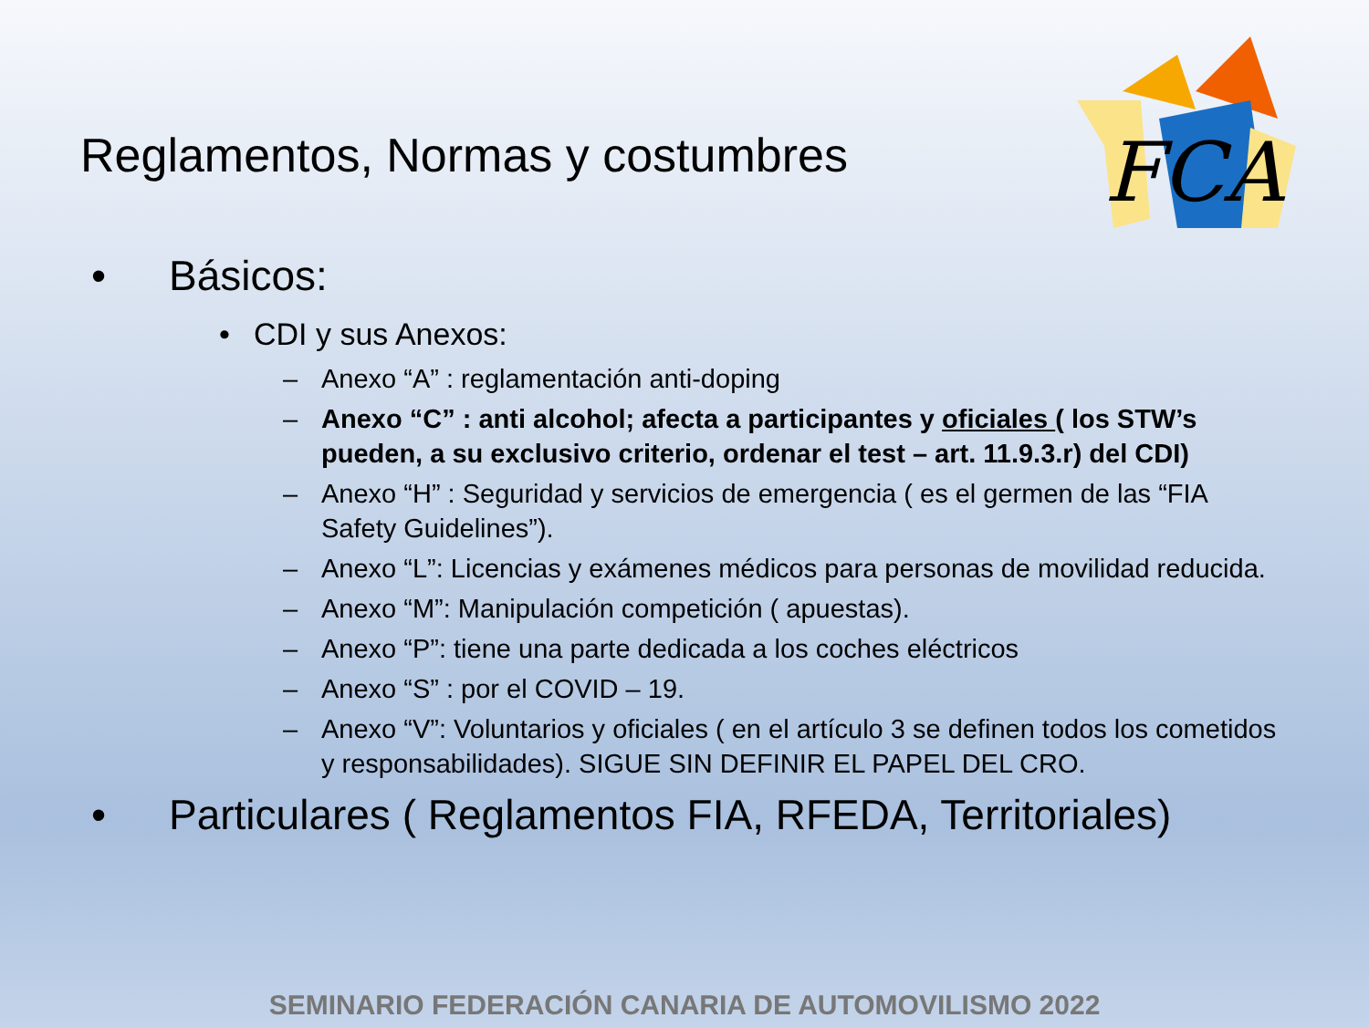Reglamentos, Normas y costumbres
FCA
• Básicos:
• CDI y sus Anexos:
– Anexo “A” : reglamentación anti-doping
– Anexo “C” : anti alcohol; afecta a participantes y oficiales ( los STW’s pueden, a su exclusivo criterio, ordenar el test – art. 11.9.3.r) del CDI)
– Anexo “H” : Seguridad y servicios de emergencia ( es el germen de las “FIA Safety Guidelines”).
– Anexo “L”: Licencias y exámenes médicos para personas de movilidad reducida.
– Anexo “M”: Manipulación competición ( apuestas).
– Anexo “P”: tiene una parte dedicada a los coches eléctricos
– Anexo “S” : por el COVID – 19.
– Anexo “V”: Voluntarios y oficiales ( en el artículo 3 se definen todos los cometidos y responsabilidades). SIGUE SIN DEFINIR EL PAPEL DEL CRO.
• Particulares ( Reglamentos FIA, RFEDA, Territoriales)
SEMINARIO FEDERACIÓN CANARIA DE AUTOMOVILISMO 2022